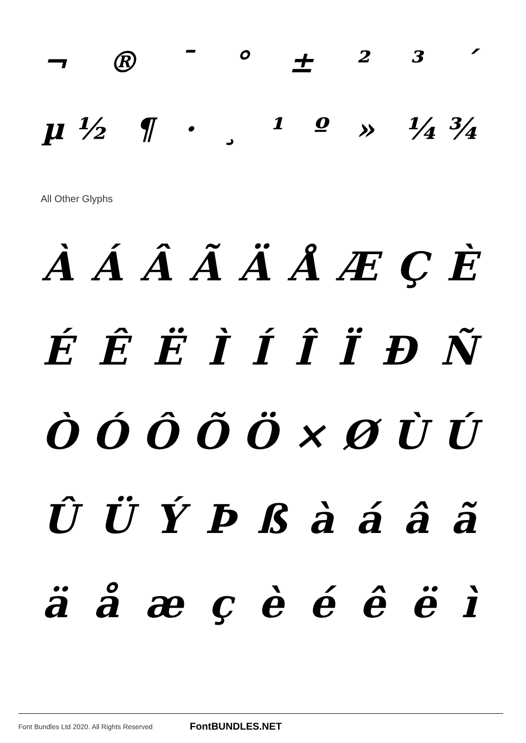¬ ® ¯ ° ± ²³ ´
µ ½ ¶ · ¸ ¹ º » ¼ ¾
All Other Glyphs
ÀÁÂÃÄÅÆÇÈ
ÉÊËÌÍÎÏÐÑ
ÒÓÔÕÖ × ØÙÚ
ÛÜÝÞßàáâã
äåæçèéêëì
Font Bundles Ltd 2020. All Rights Reserved FontBUNDLES.NET